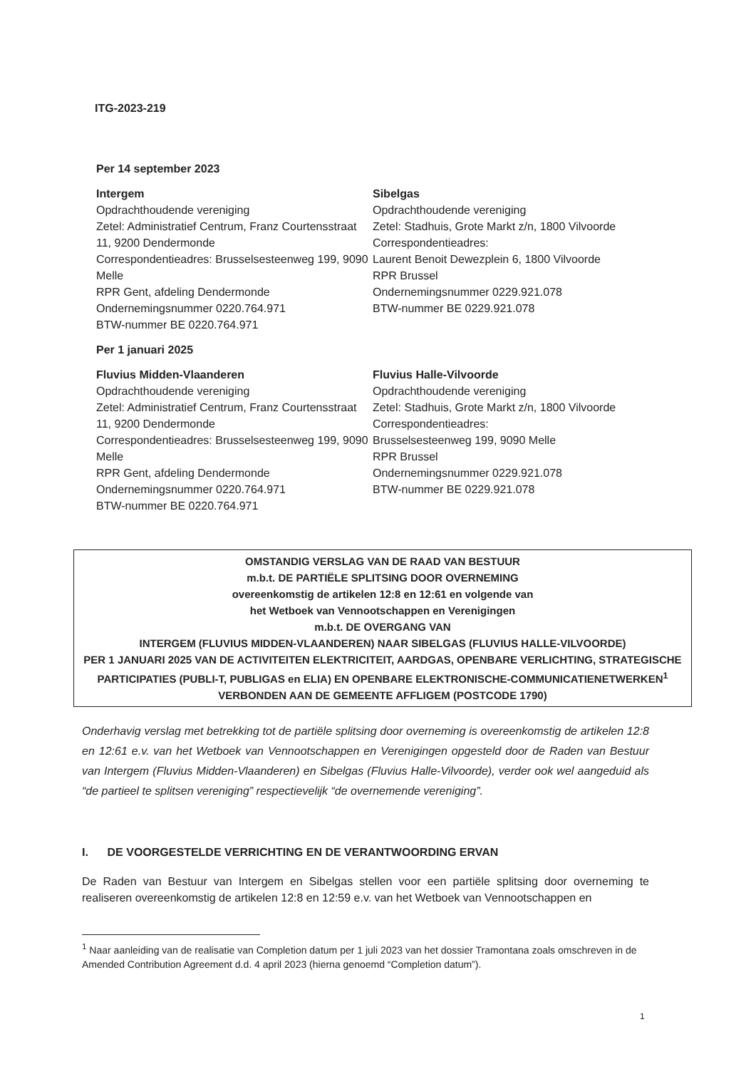ITG-2023-219
Per 14 september 2023
Intergem
Opdrachthoudende vereniging
Zetel: Administratief Centrum, Franz Courtensstraat 11, 9200 Dendermonde
Correspondentieadres: Brusselsesteenweg 199, 9090 Melle
RPR Gent, afdeling Dendermonde
Ondernemingsnummer 0220.764.971
BTW-nummer BE 0220.764.971
Sibelgas
Opdrachthoudende vereniging
Zetel: Stadhuis, Grote Markt z/n, 1800 Vilvoorde
Correspondentieadres:
Laurent Benoit Dewezplein 6, 1800 Vilvoorde
RPR Brussel
Ondernemingsnummer 0229.921.078
BTW-nummer BE 0229.921.078
Per 1 januari 2025
Fluvius Midden-Vlaanderen
Opdrachthoudende vereniging
Zetel: Administratief Centrum, Franz Courtensstraat 11, 9200 Dendermonde
Correspondentieadres: Brusselsesteenweg 199, 9090 Melle
RPR Gent, afdeling Dendermonde
Ondernemingsnummer 0220.764.971
BTW-nummer BE 0220.764.971
Fluvius Halle-Vilvoorde
Opdrachthoudende vereniging
Zetel: Stadhuis, Grote Markt z/n, 1800 Vilvoorde
Correspondentieadres:
Brusselsesteenweg 199, 9090 Melle
RPR Brussel
Ondernemingsnummer 0229.921.078
BTW-nummer BE 0229.921.078
OMSTANDIG VERSLAG VAN DE RAAD VAN BESTUUR
m.b.t. DE PARTIËLE SPLITSING DOOR OVERNEMING
overeenkomstig de artikelen 12:8 en 12:61 en volgende van
het Wetboek van Vennootschappen en Verenigingen
m.b.t. DE OVERGANG VAN
INTERGEM (FLUVIUS MIDDEN-VLAANDEREN) NAAR SIBELGAS (FLUVIUS HALLE-VILVOORDE)
PER 1 JANUARI 2025 VAN DE ACTIVITEITEN ELEKTRICITEIT, AARDGAS, OPENBARE VERLICHTING, STRATEGISCHE PARTICIPATIES (PUBLI-T, PUBLIGAS en ELIA) EN OPENBARE ELEKTRONISCHE-COMMUNICATIENETWERKEN<sup>1</sup> VERBONDEN AAN DE GEMEENTE AFFLIGEM (POSTCODE 1790)
Onderhavig verslag met betrekking tot de partiële splitsing door overneming is overeenkomstig de artikelen 12:8 en 12:61 e.v. van het Wetboek van Vennootschappen en Verenigingen opgesteld door de Raden van Bestuur van Intergem (Fluvius Midden-Vlaanderen) en Sibelgas (Fluvius Halle-Vilvoorde), verder ook wel aangeduid als “de partieel te splitsen vereniging” respectievelijk “de overnemende vereniging”.
I. DE VOORGESTELDE VERRICHTING EN DE VERANTWOORDING ERVAN
De Raden van Bestuur van Intergem en Sibelgas stellen voor een partiële splitsing door overneming te realiseren overeenkomstig de artikelen 12:8 en 12:59 e.v. van het Wetboek van Vennootschappen en
<sup>1</sup> Naar aanleiding van de realisatie van Completion datum per 1 juli 2023 van het dossier Tramontana zoals omschreven in de Amended Contribution Agreement d.d. 4 april 2023 (hierna genoemd “Completion datum”).
1